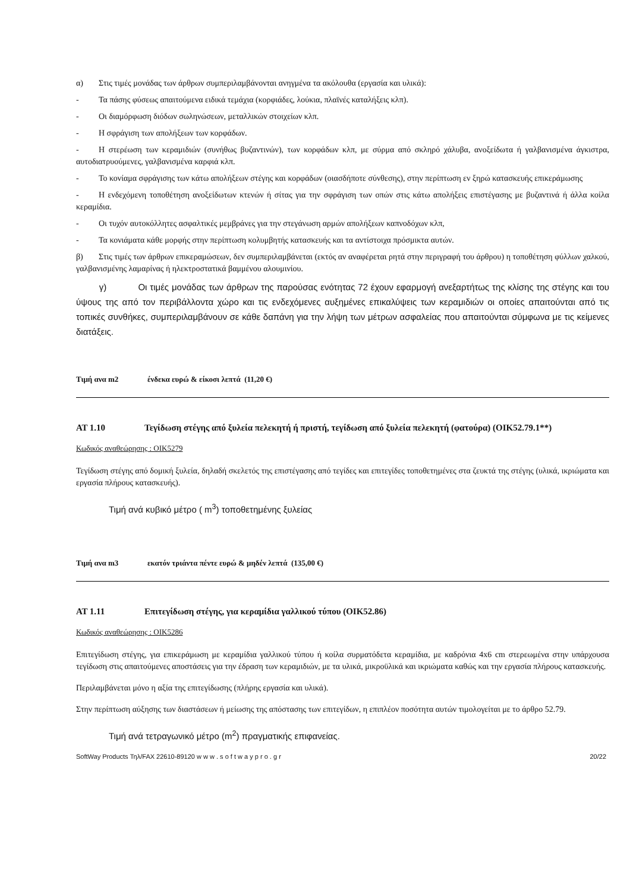α) Στις τιμές μονάδας των άρθρων συμπεριλαμβάνονται ανηγμένα τα ακόλουθα (εργασία και υλικά):
- Τα πάσης φύσεως απαιτούμενα ειδικά τεμάχια (κορφιάδες, λούκια, πλαϊνές καταλήξεις κλπ).
- Οι διαμόρφωση διόδων σωληνώσεων, μεταλλικών στοιχείων κλπ.
- Η σφράγιση των απολήξεων των κορφάδων.
- Η στερέωση των κεραμιδιών (συνήθως βυζαντινών), των κορφάδων κλπ, με σύρμα από σκληρό χάλυβα, ανοξείδωτα ή γαλβανισμένα άγκιστρα, αυτοδιατρυούμενες, γαλβανισμένα καρφιά κλπ.
- Το κονίαμα σφράγισης των κάτω απολήξεων στέγης και κορφάδων (οιασδήποτε σύνθεσης), στην περίπτωση εν ξηρώ κατασκευής επικεράμωσης
- Η ενδεχόμενη τοποθέτηση ανοξείδωτων κτενών ή σίτας για την σφράγιση των οπών στις κάτω απολήξεις επιστέγασης με βυζαντινά ή άλλα κοίλα κεραμίδια.
- Οι τυχόν αυτοκόλλητες ασφαλτικές μεμβράνες για την στεγάνωση αρμών απολήξεων καπνοδόχων κλπ,
- Τα κονιάματα κάθε μορφής στην περίπτωση κολυμβητής κατασκευής και τα αντίστοιχα πρόσμικτα αυτών.
β) Στις τιμές των άρθρων επικεραμώσεων, δεν συμπεριλαμβάνεται (εκτός αν αναφέρεται ρητά στην περιγραφή του άρθρου) η τοποθέτηση φύλλων χαλκού, γαλβανισμένης λαμαρίνας ή ηλεκτροστατικά βαμμένου αλουμινίου.
γ) Οι τιμές μονάδας των άρθρων της παρούσας ενότητας 72 έχουν εφαρμογή ανεξαρτήτως της κλίσης της στέγης και του ύψους της από τον περιβάλλοντα χώρο και τις ενδεχόμενες αυξημένες επικαλύψεις των κεραμιδιών οι οποίες απαιτούνται από τις τοπικές συνθήκες, συμπεριλαμβάνουν σε κάθε δαπάνη για την λήψη των μέτρων ασφαλείας που απαιτούνται σύμφωνα με τις κείμενες διατάξεις.
Τιμή ανα m2 ένδεκα ευρώ & είκοσι λεπτά (11,20 €)
ΑΤ 1.10 Τεγίδωση στέγης από ξυλεία πελεκητή ή πριστή, τεγίδωση από ξυλεία πελεκητή (φατούρα) (ΟΙΚ52.79.1**)
Κωδικός αναθεώρησης : ΟΙΚ5279
Τεγίδωση στέγης από δομική ξυλεία, δηλαδή σκελετός της επιστέγασης από τεγίδες και επιτεγίδες τοποθετημένες στα ζευκτά της στέγης (υλικά, ικριώματα και εργασία πλήρους κατασκευής).
Τιμή ανά κυβικό μέτρο ( m<sup>3</sup>) τοποθετημένης ξυλείας
Τιμή ανα m3 εκατόν τριάντα πέντε ευρώ & μηδέν λεπτά (135,00 €)
ΑΤ 1.11 Επιτεγίδωση στέγης, για κεραμίδια γαλλικού τύπου (ΟΙΚ52.86)
Κωδικός αναθεώρησης : ΟΙΚ5286
Επιτεγίδωση στέγης, για επικεράμωση με κεραμίδια γαλλικού τύπου ή κοίλα συρματόδετα κεραμίδια, με καδρόνια 4x6 cm στερεωμένα στην υπάρχουσα τεγίδωση στις απαιτούμενες αποστάσεις για την έδραση των κεραμιδιών, με τα υλικά, μικροϋλικά και ικριώματα καθώς και την εργασία πλήρους κατασκευής.
Περιλαμβάνεται μόνο η αξία της επιτεγίδωσης (πλήρης εργασία και υλικά).
Στην περίπτωση αύξησης των διαστάσεων ή μείωσης της απόστασης των επιτεγίδων, η επιπλέον ποσότητα αυτών τιμολογείται με το άρθρο 52.79.
Τιμή ανά τετραγωνικό μέτρο (m<sup>2</sup>) πραγματικής επιφανείας.
SoftWay Products Τηλ/FAX 22610-89120 w w w . s o f t w a y p r o . g r 20/22